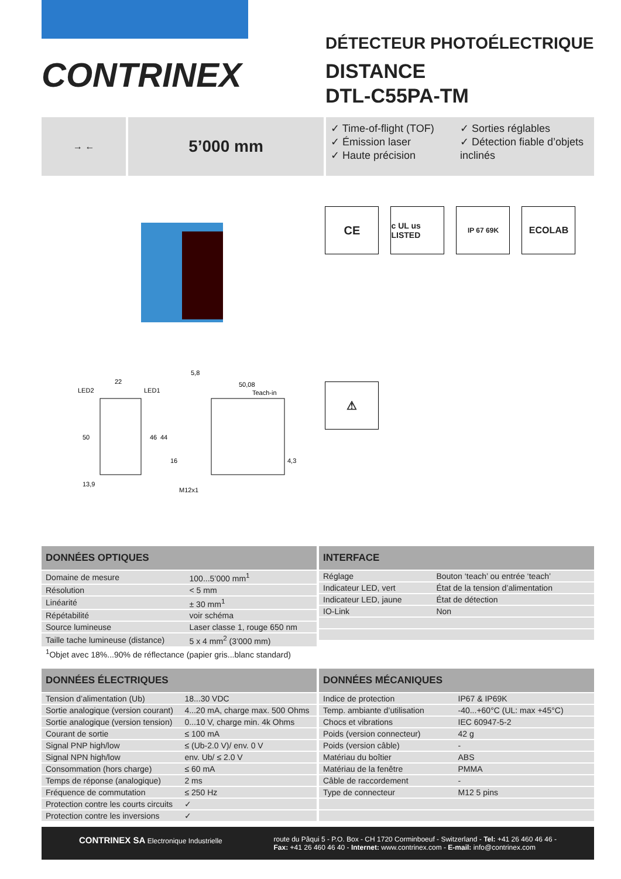CONTRINEX
DÉTECTEUR PHOTOÉLECTRIQUE
DISTANCE
DTL-C55PA-TM
→ ←
5’000 mm
✓ Time-of-flight (TOF)
✓ Émission laser
✓ Haute précision
✓ Sorties réglables
✓ Détection fiable d’objets inclinés
LED2
22
LED1
5,8
50,08
Teach-in
50
46
44
16
4,3
13,9
M12x1
CE
c UL us LISTED
IP 67 69K
ECOLAB
⚠
| DONNÉES OPTIQUES | |
| --- | --- |
| Domaine de mesure | 100...5’000 mm<sup>1</sup> |
| Résolution | < 5 mm |
| Linéarité | ± 30 mm<sup>1</sup> |
| Répétabilité | voir schéma |
| Source lumineuse | Laser classe 1, rouge 650 nm |
| Taille tache lumineuse (distance) | 5 x 4 mm<sup>2</sup> (3’000 mm) |
| INTERFACE | |
| --- | --- |
| Réglage | Bouton ‘teach’ ou entrée ‘teach’ |
| Indicateur LED, vert | État de la tension d’alimentation |
| Indicateur LED, jaune | État de détection |
| IO-Link | Non |
<sup>1</sup> Objet avec 18%...90% de réflectance (papier gris...blanc standard)
| DONNÉES ÉLECTRIQUES | |
| --- | --- |
| Tension d’alimentation (Ub) | 18...30 VDC |
| Sortie analogique (version courant) | 4...20 mA, charge max. 500 Ohms |
| Sortie analogique (version tension) | 0...10 V, charge min. 4k Ohms |
| Courant de sortie | ≤ 100 mA |
| Signal PNP high/low | ≤ (Ub-2.0 V)/ env. 0 V |
| Signal NPN high/low | env. Ub/ ≤ 2.0 V |
| Consommation (hors charge) | ≤ 60 mA |
| Temps de réponse (analogique) | 2 ms |
| Fréquence de commutation | ≤ 250 Hz |
| Protection contre les courts circuits | ✓ |
| Protection contre les inversions | ✓ |
| DONNÉES MÉCANIQUES | |
| --- | --- |
| Indice de protection | IP67 & IP69K |
| Temp. ambiante d’utilisation | -40...+60°C (UL: max +45°C) |
| Chocs et vibrations | IEC 60947-5-2 |
| Poids (version connecteur) | 42 g |
| Poids (version câble) | - |
| Matériau du boîtier | ABS |
| Matériau de la fenêtre | PMMA |
| Câble de raccordement | - |
| Type de connecteur | M12 5 pins |
CONTRINEX SA Electronique Industrielle
route du Pâqui 5 - P.O. Box - CH 1720 Corminboeuf - Switzerland - Tel: +41 26 460 46 46 -
Fax: +41 26 460 46 40 - Internet: www.contrinex.com - E-mail: info@contrinex.com